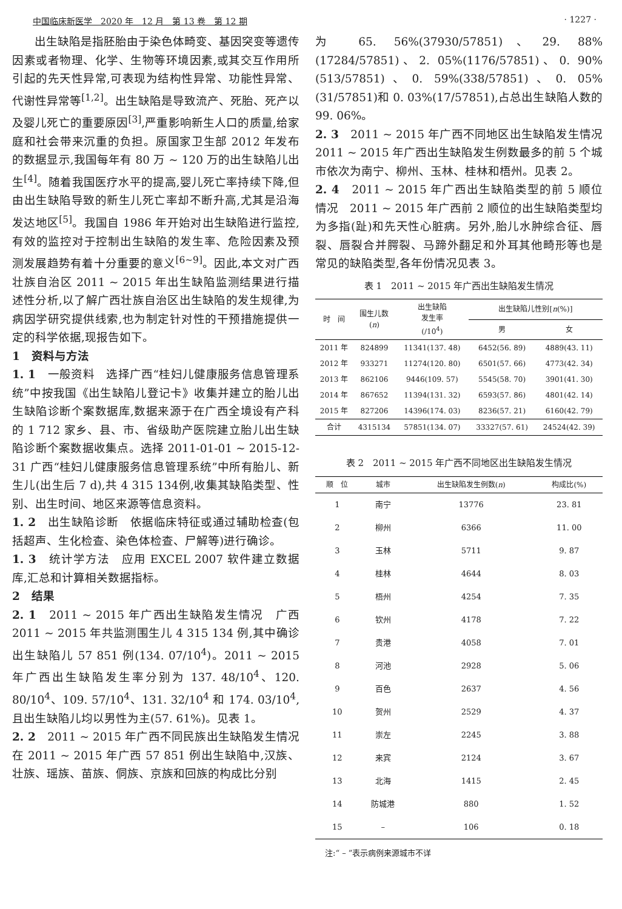中国临床新医学　2020 年　12 月　第 13 卷　第 12 期 · 1227 ·
出生缺陷是指胚胎由于染色体畸变、基因突变等遗传因素或者物理、化学、生物等环境因素,或其交互作用所引起的先天性异常,可表现为结构性异常、功能性异常、代谢性异常等<sup>[1,2]</sup>。出生缺陷是导致流产、死胎、死产以及婴儿死亡的重要原因<sup>[3]</sup>,严重影响新生人口的质量,给家庭和社会带来沉重的负担。原国家卫生部 2012 年发布的数据显示,我国每年有 80 万 ~ 120 万的出生缺陷儿出生<sup>[4]</sup>。随着我国医疗水平的提高,婴儿死亡率持续下降,但由出生缺陷导致的新生儿死亡率却不断升高,尤其是沿海发达地区<sup>[5]</sup>。我国自 1986 年开始对出生缺陷进行监控,有效的监控对于控制出生缺陷的发生率、危险因素及预测发展趋势有着十分重要的意义<sup>[6~9]</sup>。因此,本文对广西壮族自治区 2011 ~ 2015 年出生缺陷监测结果进行描述性分析,以了解广西壮族自治区出生缺陷的发生规律,为病因学研究提供线索,也为制定针对性的干预措施提供一定的科学依据,现报告如下。
1　资料与方法
1. 1　一般资料　选择广西“桂妇儿健康服务信息管理系统”中按我国《出生缺陷儿登记卡》收集并建立的胎儿出生缺陷诊断个案数据库,数据来源于在广西全境设有产科的 1 712 家乡、县、市、省级助产医院建立胎儿出生缺陷诊断个案数据收集点。选择 2011-01-01 ~ 2015-12-31 广西“桂妇儿健康服务信息管理系统”中所有胎儿、新生儿(出生后 7 d),共 4 315 134例,收集其缺陷类型、性别、出生时间、地区来源等信息资料。
1. 2　出生缺陷诊断　依据临床特征或通过辅助检查(包括超声、生化检查、染色体检查、尸解等)进行确诊。
1. 3　统计学方法　应用 EXCEL 2007 软件建立数据库,汇总和计算相关数据指标。
2　结果
2. 1　2011 ~ 2015 年广西出生缺陷发生情况　广西 2011 ~ 2015 年共监测围生儿 4 315 134 例,其中确诊出生缺陷儿 57 851 例(134. 07/10<sup>4</sup>)。2011 ~ 2015 年广西出生缺陷发生率分别为 137. 48/10<sup>4</sup>、120. 80/10<sup>4</sup>、109. 57/10<sup>4</sup>、131. 32/10<sup>4</sup> 和 174. 03/10<sup>4</sup>,且出生缺陷儿均以男性为主(57. 61%)。见表 1。
2. 2　2011 ~ 2015 年广西不同民族出生缺陷发生情况　在 2011 ~ 2015 年广西 57 851 例出生缺陷中,汉族、壮族、瑶族、苗族、侗族、京族和回族的构成比分别
为 65. 56%(37930/57851)、29. 88%(17284/57851)、2. 05%(1176/57851)、0. 90%(513/57851)、0. 59%(338/57851)、0. 05%(31/57851)和 0. 03%(17/57851),占总出生缺陷人数的 99. 06%。
2. 3　2011 ~ 2015 年广西不同地区出生缺陷发生情况　2011 ~ 2015 年广西出生缺陷发生例数最多的前 5 个城市依次为南宁、柳州、玉林、桂林和梧州。见表 2。
2. 4　2011 ~ 2015 年广西出生缺陷类型的前 5 顺位情况　2011 ~ 2015 年广西前 2 顺位的出生缺陷类型均为多指(趾)和先天性心脏病。另外,胎儿水肿综合征、唇裂、唇裂合并腭裂、马蹄外翻足和外耳其他畸形等也是常见的缺陷类型,各年份情况见表 3。
表 1　2011 ~ 2015 年广西出生缺陷发生情况
| 时 间 | 围生儿数 ( n ) | 出生缺陷 发生率 (/10<sup>4</sup>) | 出生缺陷儿性别[ n (%)] | |
| --- | --- | --- | --- | --- |
| | | | 男 | 女 |
| 2011 年 | 824899 | 11341(137. 48) | 6452(56. 89) | 4889(43. 11) |
| 2012 年 | 933271 | 11274(120. 80) | 6501(57. 66) | 4773(42. 34) |
| 2013 年 | 862106 | 9446(109. 57) | 5545(58. 70) | 3901(41. 30) |
| 2014 年 | 867652 | 11394(131. 32) | 6593(57. 86) | 4801(42. 14) |
| 2015 年 | 827206 | 14396(174. 03) | 8236(57. 21) | 6160(42. 79) |
| 合计 | 4315134 | 57851(134. 07) | 33327(57. 61) | 24524(42. 39) |
表 2　2011 ~ 2015 年广西不同地区出生缺陷发生情况
| 顺 位 | 城市 | 出生缺陷发生例数( n ) | 构成比(%) |
| --- | --- | --- | --- |
| 1 | 南宁 | 13776 | 23. 81 |
| 2 | 柳州 | 6366 | 11. 00 |
| 3 | 玉林 | 5711 | 9. 87 |
| 4 | 桂林 | 4644 | 8. 03 |
| 5 | 梧州 | 4254 | 7. 35 |
| 6 | 钦州 | 4178 | 7. 22 |
| 7 | 贵港 | 4058 | 7. 01 |
| 8 | 河池 | 2928 | 5. 06 |
| 9 | 百色 | 2637 | 4. 56 |
| 10 | 贺州 | 2529 | 4. 37 |
| 11 | 崇左 | 2245 | 3. 88 |
| 12 | 来宾 | 2124 | 3. 67 |
| 13 | 北海 | 1415 | 2. 45 |
| 14 | 防城港 | 880 | 1. 52 |
| 15 | – | 106 | 0. 18 |
注:“ – ”表示病例来源城市不详